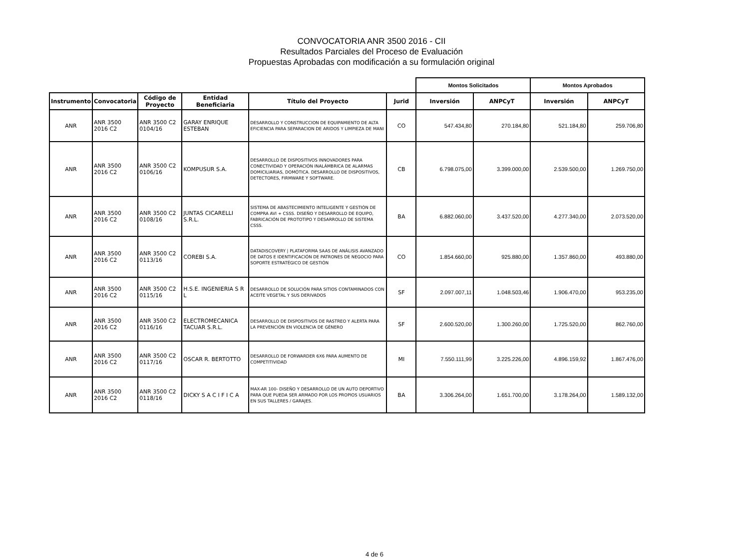CONVOCATORIA ANR 3500 2016 - CII
Resultados Parciales del Proceso de Evaluación
Propuestas Aprobadas con modificación a su formulación original
| | | | | | | Montos Solicitados | | Montos Aprobados | |
| Instrumento | Convocatoria | Código de Proyecto | Entidad Beneficiaria | Título del Proyecto | Jurid | Inversión | ANPCyT | Inversión | ANPCyT |
| ANR | ANR 3500 2016 C2 | ANR 3500 C2 0104/16 | GARAY ENRIQUE ESTEBAN | DESARROLLO Y CONSTRUCCION DE EQUIPAMIENTO DE ALTA EFICIENCIA PARA SEPARACION DE ARIDOS Y LIMPIEZA DE MANI | CO | 547.434,80 | 270.184,80 | 521.184,80 | 259.706,80 |
| ANR | ANR 3500 2016 C2 | ANR 3500 C2 0106/16 | KOMPUSUR S.A. | DESARROLLO DE DISPOSITIVOS INNOVADORES PARA CONECTIVIDAD Y OPERACIÓN INALÁMBRICA DE ALARMAS DOMICILIARIAS, DOMÓTICA. DESARROLLO DE DISPOSITIVOS, DETECTORES, FIRMWARE Y SOFTWARE. | CB | 6.798.075,00 | 3.399.000,00 | 2.539.500,00 | 1.269.750,00 |
| ANR | ANR 3500 2016 C2 | ANR 3500 C2 0108/16 | JUNTAS CICARELLI S.R.L. | SISTEMA DE ABASTECIMIENTO INTELIGENTE Y GESTIÓN DE COMPRA AVI + CSSS. DISEÑO Y DESARROLLO DE EQUIPO, FABRICACIÓN DE PROTOTIPO Y DESARROLLO DE SISTEMA CSSS. | BA | 6.882.060,00 | 3.437.520,00 | 4.277.340,00 | 2.073.520,00 |
| ANR | ANR 3500 2016 C2 | ANR 3500 C2 0113/16 | COREBI S.A. | DATADISCOVERY / PLATAFORMA SAAS DE ANÁLISIS AVANZADO DE DATOS E IDENTIFICACIÓN DE PATRONES DE NEGOCIO PARA SOPORTE ESTRATÉGICO DE GESTIÓN | CO | 1.854.660,00 | 925.880,00 | 1.357.860,00 | 493.880,00 |
| ANR | ANR 3500 2016 C2 | ANR 3500 C2 0115/16 | H.S.E. INGENIERIA S R L | DESARROLLO DE SOLUCIÓN PARA SITIOS CONTAMINADOS CON ACEITE VEGETAL Y SUS DERIVADOS | SF | 2.097.007,11 | 1.048.503,46 | 1.906.470,00 | 953.235,00 |
| ANR | ANR 3500 2016 C2 | ANR 3500 C2 0116/16 | ELECTROMECANICA TACUAR S.R.L. | DESARROLLO DE DISPOSITIVOS DE RASTREO Y ALERTA PARA LA PREVENCIÓN EN VIOLENCIA DE GÉNERO | SF | 2.600.520,00 | 1.300.260,00 | 1.725.520,00 | 862.760,00 |
| ANR | ANR 3500 2016 C2 | ANR 3500 C2 0117/16 | OSCAR R. BERTOTTO | DESARROLLO DE FORWARDER 6X6 PARA AUMENTO DE COMPETITIVIDAD | MI | 7.550.111,99 | 3.225.226,00 | 4.896.159,92 | 1.867.476,00 |
| ANR | ANR 3500 2016 C2 | ANR 3500 C2 0118/16 | DICKY S A C I F I C A | MAX-AR 100- DISEÑO Y DESARROLLO DE UN AUTO DEPORTIVO PARA QUE PUEDA SER ARMADO POR LOS PROPIOS USUARIOS EN SUS TALLERES / GARAJES. | BA | 3.306.264,00 | 1.651.700,00 | 3.178.264,00 | 1.589.132,00 |
4 de 6